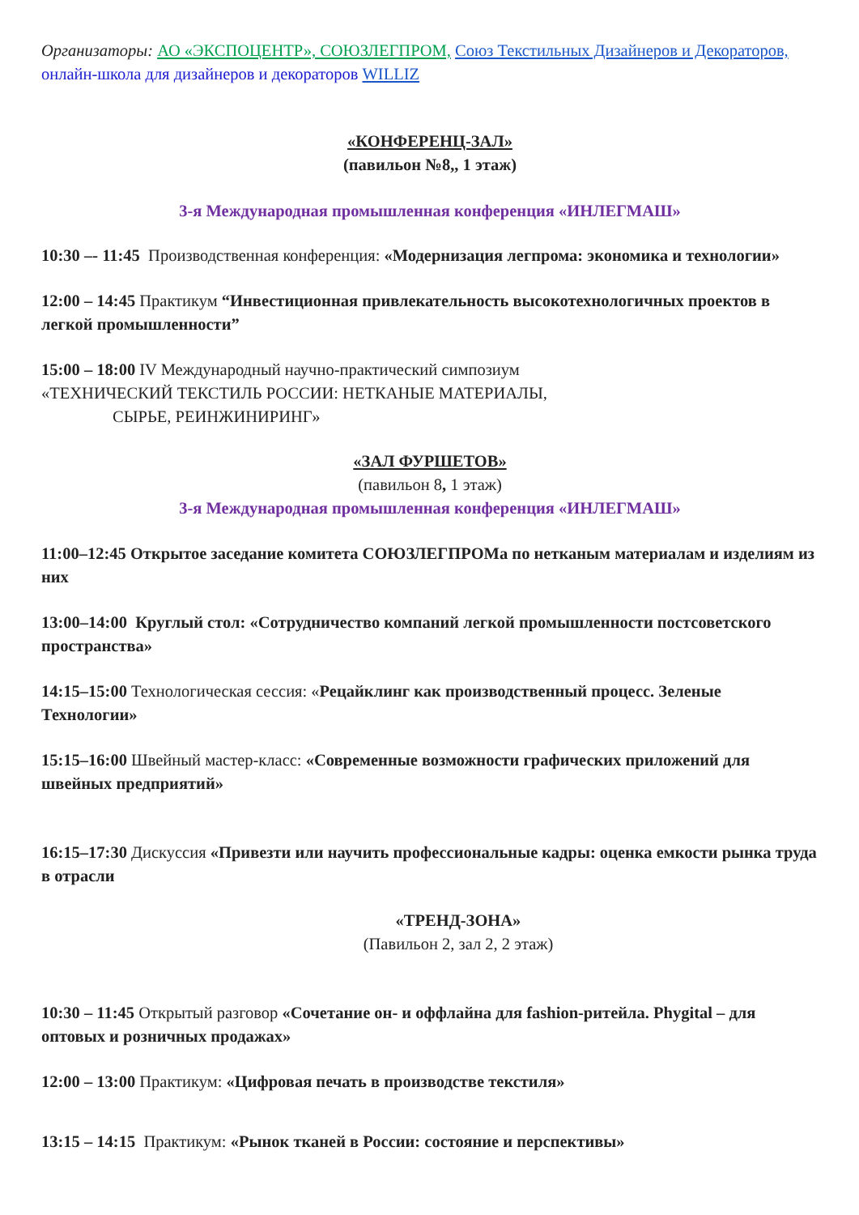Организаторы: АО «ЭКСПОЦЕНТР», СОЮЗЛЕГПРОМ, Союз Текстильных Дизайнеров и Декораторов, онлайн-школа для дизайнеров и декораторов WILLIZ
«КОНФЕРЕНЦ-ЗАЛ»
(павильон №8,, 1 этаж)
3-я Международная промышленная конференция «ИНЛЕГМАШ»
10:30 –- 11:45 Производственная конференция: «Модернизация легпрома: экономика и технологии»
12:00 – 14:45 Практикум “Инвестиционная привлекательность высокотехнологичных проектов в легкой промышленности”
15:00 – 18:00 IV Международный научно-практический симпозиум
«ТЕХНИЧЕСКИЙ ТЕКСТИЛЬ РОССИИ: НЕТКАНЫЕ МАТЕРИАЛЫ,
СЫРЬЕ, РЕИНЖИНИРИНГ»
«ЗАЛ ФУРШЕТОВ»
(павильон 8, 1 этаж)
3-я Международная промышленная конференция «ИНЛЕГМАШ»
11:00–12:45 Открытое заседание комитета СОЮЗЛЕГПРОМа по нетканым материалам и изделиям из них
13:00–14:00 Круглый стол: «Сотрудничество компаний легкой промышленности постсоветского пространства»
14:15–15:00 Технологическая сессия: «Рецайклинг как производственный процесс. Зеленые Технологии»
15:15–16:00 Швейный мастер-класс: «Современные возможности графических приложений для швейных предприятий»
16:15–17:30 Дискуссия «Привезти или научить профессиональные кадры: оценка емкости рынка труда в отрасли
«ТРЕНД-ЗОНА»
(Павильон 2, зал 2, 2 этаж)
10:30 – 11:45 Открытый разговор «Сочетание он- и оффлайна для fashion-ритейла. Phygital – для оптовых и розничных продажах»
12:00 – 13:00 Практикум: «Цифровая печать в производстве текстиля»
13:15 – 14:15 Практикум: «Рынок тканей в России: состояние и перспективы»